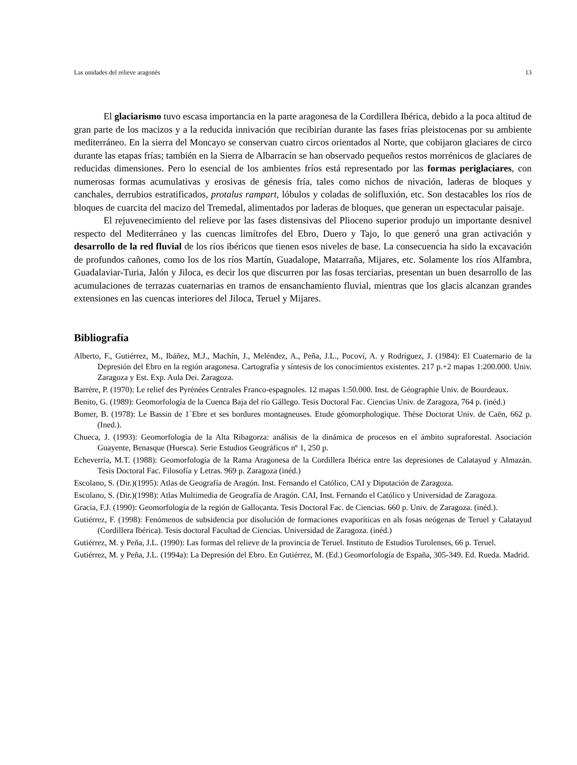Las unidades del relieve aragonés 13
El glaciarismo tuvo escasa importancia en la parte aragonesa de la Cordillera Ibérica, debido a la poca altitud de gran parte de los macizos y a la reducida innivación que recibirían durante las fases frías pleistocenas por su ambiente mediterráneo. En la sierra del Moncayo se conservan cuatro circos orientados al Norte, que cobijaron glaciares de circo durante las etapas frías; también en la Sierra de Albarracín se han observado pequeños restos morrénicos de glaciares de reducidas dimensiones. Pero lo esencial de los ambientes fríos está representado por las formas periglaciares, con numerosas formas acumulativas y erosivas de génesis fría, tales como nichos de nivación, laderas de bloques y canchales, derrubios estratificados, protalus rampart, lóbulos y coladas de solifluxión, etc. Son destacables los ríos de bloques de cuarcita del macizo del Tremedal, alimentados por laderas de bloques, que generan un espectacular paisaje.
El rejuvenecimiento del relieve por las fases distensivas del Plioceno superior produjo un importante desnivel respecto del Mediterráneo y las cuencas limítrofes del Ebro, Duero y Tajo, lo que generó una gran activación y desarrollo de la red fluvial de los ríos ibéricos que tienen esos niveles de base. La consecuencia ha sido la excavación de profundos cañones, como los de los ríos Martín, Guadalope, Matarraña, Mijares, etc. Solamente los ríos Alfambra, Guadalaviar-Turia, Jalón y Jiloca, es decir los que discurren por las fosas terciarias, presentan un buen desarrollo de las acumulaciones de terrazas cuaternarias en tramos de ensanchamiento fluvial, mientras que los glacis alcanzan grandes extensiones en las cuencas interiores del Jiloca, Teruel y Mijares.
Bibliografía
Alberto, F., Gutiérrez, M., Ibáñez, M.J., Machín, J., Meléndez, A., Peña, J.L., Pocoví, A. y Rodríguez, J. (1984): El Cuaternario de la Depresión del Ebro en la región aragonesa. Cartografía y síntesis de los conocimientos existentes. 217 p.+2 mapas 1:200.000. Univ. Zaragoza y Est. Exp. Aula Dei. Zaragoza.
Barrère, P. (1970): Le relief des Pyrénées Centrales Franco-espagnoles. 12 mapas 1:50.000. Inst. de Géographie Univ. de Bourdeaux.
Benito, G. (1989): Geomorfología de la Cuenca Baja del río Gállego. Tesis Doctoral Fac. Ciencias Univ. de Zaragoza, 764 p. (inéd.)
Bomer, B. (1978): Le Bassin de 1´Ebre et ses bordures montagneuses. Etude géomorphologique. Thèse Doctorat Univ. de Caën, 662 p. (Ined.).
Chueca, J. (1993): Geomorfología de la Alta Ribagorza: análisis de la dinámica de procesos en el ámbito supraforestal. Asociación Guayente, Benasque (Huesca). Serie Estudios Geográficos nº 1, 250 p.
Echeverría, M.T. (1988): Geomorfología de la Rama Aragonesa de la Cordillera Ibérica entre las depresiones de Calatayud y Almazán. Tesis Doctoral Fac. Filosofía y Letras. 969 p. Zaragoza (inéd.)
Escolano, S. (Dir.)(1995): Atlas de Geografía de Aragón. Inst. Fernando el Católico, CAI y Diputación de Zaragoza.
Escolano, S. (Dir.)(1998): Atlas Multimedia de Geografía de Aragón. CAI, Inst. Fernando el Católico y Universidad de Zaragoza.
Gracia, F.J. (1990): Geomorfología de la región de Gallocanta. Tesis Doctoral Fac. de Ciencias. 660 p. Univ. de Zaragoza. (inéd.).
Gutiérrez, F. (1998): Fenómenos de subsidencia por disolución de formaciones evaporíticas en als fosas neógenas de Teruel y Calatayud (Cordillera Ibérica). Tesis doctoral Facultad de Ciencias. Universidad de Zaragoza. (inéd.)
Gutiérrez, M. y Peña, J.L. (1990): Las formas del relieve de la provincia de Teruel. Instituto de Estudios Turolenses, 66 p. Teruel.
Gutiérrez, M. y Peña, J.L. (1994a): La Depresión del Ebro. En Gutiérrez, M. (Ed.) Geomorfología de España, 305-349. Ed. Rueda. Madrid.